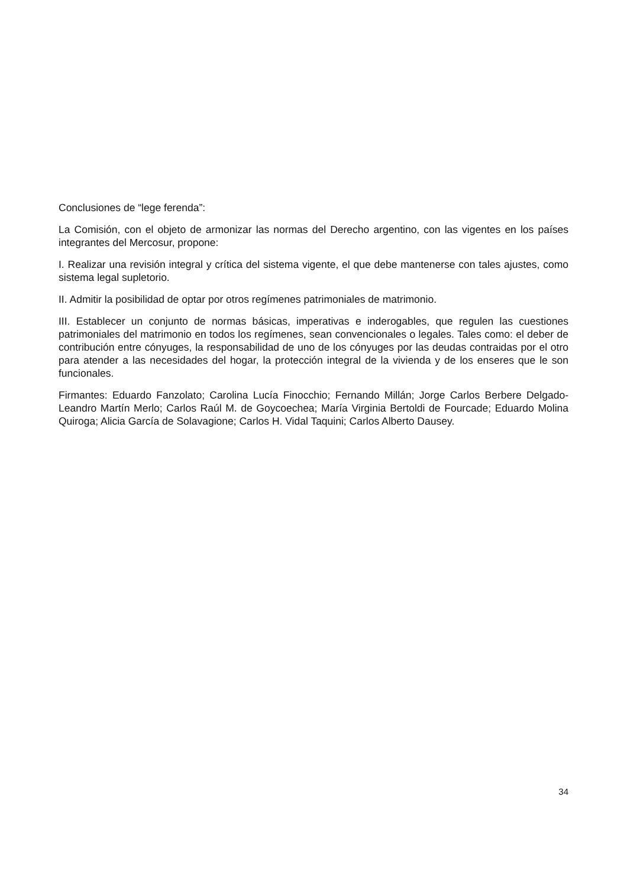Conclusiones de “lege ferenda”:
La Comisión, con el objeto de armonizar las normas del Derecho argentino, con las vigentes en los países integrantes del Mercosur, propone:
I. Realizar una revisión integral y crítica del sistema vigente, el que debe mantenerse con tales ajustes, como sistema legal supletorio.
II. Admitir la posibilidad de optar por otros regímenes patrimoniales de matrimonio.
III. Establecer un conjunto de normas básicas, imperativas e inderogables, que regulen las cuestiones patrimoniales del matrimonio en todos los regímenes, sean convencionales o legales. Tales como: el deber de contribución entre cónyuges, la responsabilidad de uno de los cónyuges por las deudas contraidas por el otro para atender a las necesidades del hogar, la protección integral de la vivienda y de los enseres que le son funcionales.
Firmantes: Eduardo Fanzolato; Carolina Lucía Finocchio; Fernando Millán; Jorge Carlos Berbere Delgado-Leandro Martín Merlo; Carlos Raúl M. de Goycoechea; María Virginia Bertoldi de Fourcade; Eduardo Molina Quiroga; Alicia García de Solavagione; Carlos H. Vidal Taquini; Carlos Alberto Dausey.
34